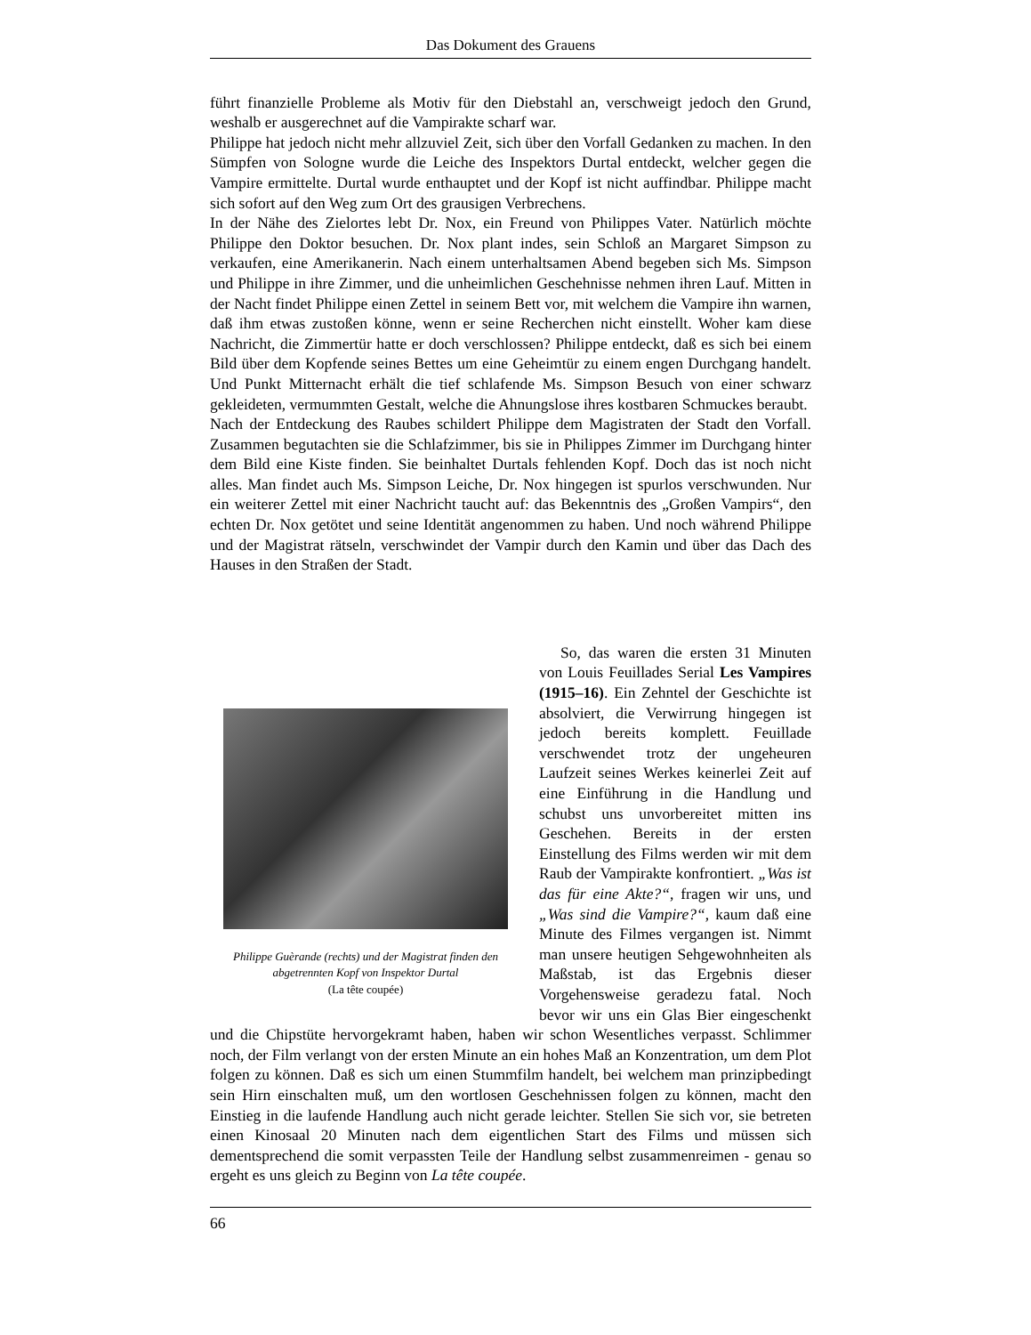Das Dokument des Grauens
führt finanzielle Probleme als Motiv für den Diebstahl an, verschweigt jedoch den Grund, weshalb er ausgerechnet auf die Vampirakte scharf war.
Philippe hat jedoch nicht mehr allzuviel Zeit, sich über den Vorfall Gedanken zu machen. In den Sümpfen von Sologne wurde die Leiche des Inspektors Durtal entdeckt, welcher gegen die Vampire ermittelte. Durtal wurde enthauptet und der Kopf ist nicht auffindbar. Philippe macht sich sofort auf den Weg zum Ort des grausigen Verbrechens.
In der Nähe des Zielortes lebt Dr. Nox, ein Freund von Philippes Vater. Natürlich möchte Philippe den Doktor besuchen. Dr. Nox plant indes, sein Schloß an Margaret Simpson zu verkaufen, eine Amerikanerin. Nach einem unterhaltsamen Abend begeben sich Ms. Simpson und Philippe in ihre Zimmer, und die unheimlichen Geschehnisse nehmen ihren Lauf. Mitten in der Nacht findet Philippe einen Zettel in seinem Bett vor, mit welchem die Vampire ihn warnen, daß ihm etwas zustoßen könne, wenn er seine Recherchen nicht einstellt. Woher kam diese Nachricht, die Zimmertür hatte er doch verschlossen? Philippe entdeckt, daß es sich bei einem Bild über dem Kopfende seines Bettes um eine Geheimtür zu einem engen Durchgang handelt. Und Punkt Mitternacht erhält die tief schlafende Ms. Simpson Besuch von einer schwarz gekleideten, vermummten Gestalt, welche die Ahnungslose ihres kostbaren Schmuckes beraubt.
Nach der Entdeckung des Raubes schildert Philippe dem Magistraten der Stadt den Vorfall. Zusammen begutachten sie die Schlafzimmer, bis sie in Philippes Zimmer im Durchgang hinter dem Bild eine Kiste finden. Sie beinhaltet Durtals fehlenden Kopf. Doch das ist noch nicht alles. Man findet auch Ms. Simpson Leiche, Dr. Nox hingegen ist spurlos verschwunden. Nur ein weiterer Zettel mit einer Nachricht taucht auf: das Bekenntnis des „Großen Vampirs“, den echten Dr. Nox getötet und seine Identität angenommen zu haben. Und noch während Philippe und der Magistrat rätseln, verschwindet der Vampir durch den Kamin und über das Dach des Hauses in den Straßen der Stadt.
Philippe Guèrande (rechts) und der Magistrat finden den abgetrennten Kopf von Inspektor Durtal
(La tête coupée)
So, das waren die ersten 31 Minuten von Louis Feuillades Serial Les Vampires (1915–16). Ein Zehntel der Geschichte ist absolviert, die Verwirrung hingegen ist jedoch bereits komplett. Feuillade verschwendet trotz der ungeheuren Laufzeit seines Werkes keinerlei Zeit auf eine Einführung in die Handlung und schubst uns unvorbereitet mitten ins Geschehen. Bereits in der ersten Einstellung des Films werden wir mit dem Raub der Vampirakte konfrontiert. „Was ist das für eine Akte?“, fragen wir uns, und „Was sind die Vampire?“, kaum daß eine Minute des Filmes vergangen ist. Nimmt man unsere heutigen Sehgewohnheiten als Maßstab, ist das Ergebnis dieser Vorgehensweise geradezu fatal. Noch bevor wir uns ein Glas Bier eingeschenkt und die Chipstüte hervorgekramt haben, haben wir schon Wesentliches verpasst. Schlimmer noch, der Film verlangt von der ersten Minute an ein hohes Maß an Konzentration, um dem Plot folgen zu können. Daß es sich um einen Stummfilm handelt, bei welchem man prinzipbedingt sein Hirn einschalten muß, um den wortlosen Geschehnissen folgen zu können, macht den Einstieg in die laufende Handlung auch nicht gerade leichter. Stellen Sie sich vor, sie betreten einen Kinosaal 20 Minuten nach dem eigentlichen Start des Films und müssen sich dementsprechend die somit verpassten Teile der Handlung selbst zusammenreimen - genau so ergeht es uns gleich zu Beginn von La tête coupée.
66